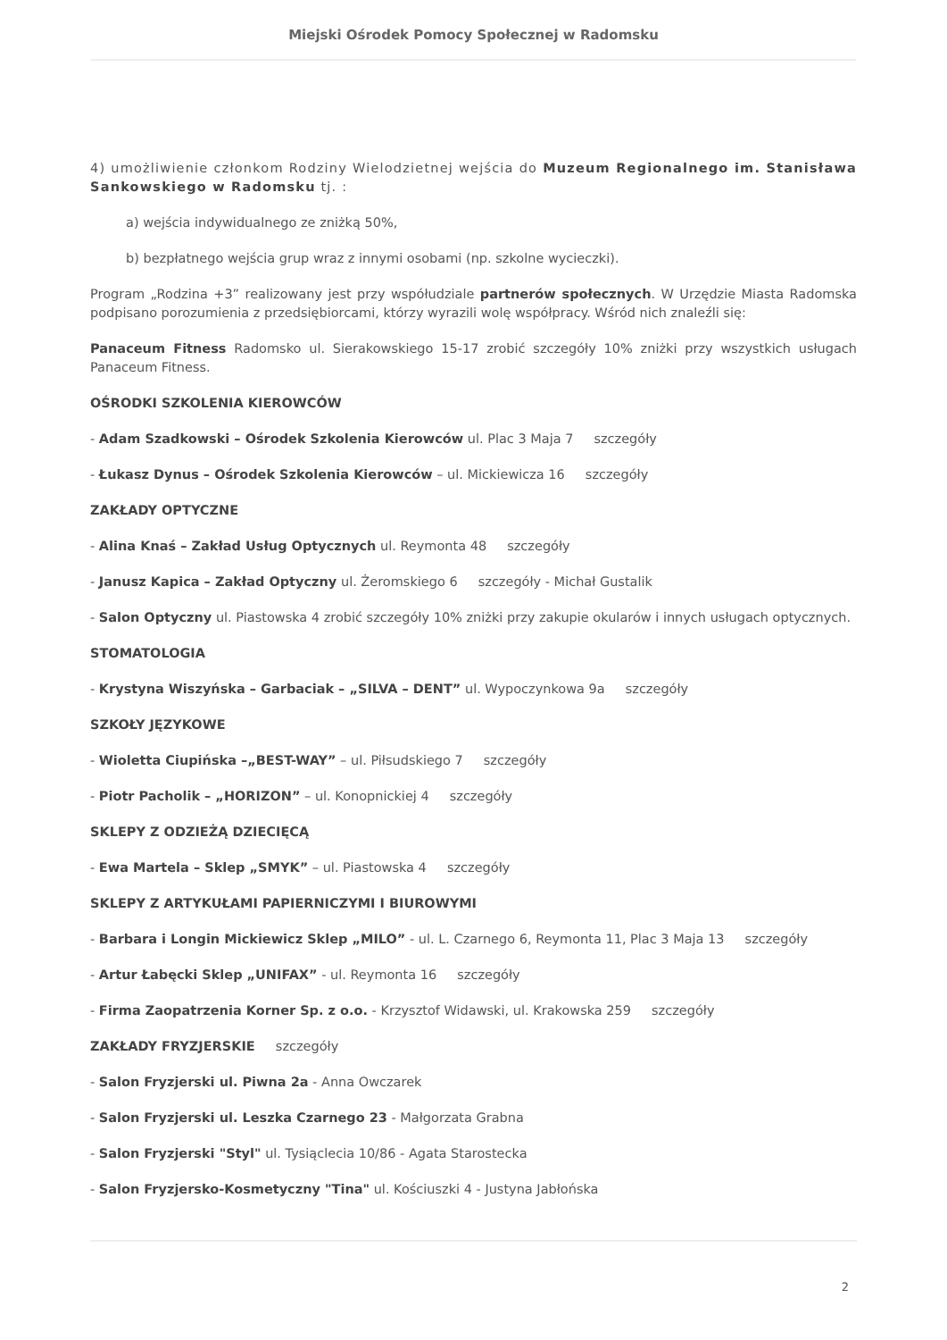Miejski Ośrodek Pomocy Społecznej w Radomsku
4) umożliwienie członkom Rodziny Wielodzietnej wejścia do Muzeum Regionalnego im. Stanisława Sankowskiego w Radomsku tj. :
a) wejścia indywidualnego ze zniżką 50%,
b) bezpłatnego wejścia grup wraz z innymi osobami (np. szkolne wycieczki).
Program „Rodzina +3” realizowany jest przy współudziale partnerów społecznych. W Urzędzie Miasta Radomska podpisano porozumienia z przedsiębiorcami, którzy wyrazili wolę współpracy. Wśród nich znaleźli się:
Panaceum Fitness Radomsko ul. Sierakowskiego 15-17 zrobić szczegóły 10% zniżki przy wszystkich usługach Panaceum Fitness.
OŚRODKI SZKOLENIA KIEROWCÓW
- Adam Szadkowski – Ośrodek Szkolenia Kierowców ul. Plac 3 Maja 7 szczegóły
- Łukasz Dynus – Ośrodek Szkolenia Kierowców – ul. Mickiewicza 16 szczegóły
ZAKŁADY OPTYCZNE
- Alina Knaś – Zakład Usług Optycznych ul. Reymonta 48 szczegóły
- Janusz Kapica – Zakład Optyczny ul. Żeromskiego 6 szczegóły - Michał Gustalik
- Salon Optyczny ul. Piastowska 4 zrobić szczegóły 10% zniżki przy zakupie okularów i innych usługach optycznych.
STOMATOLOGIA
- Krystyna Wiszyńska – Garbaciak – „SILVA – DENT” ul. Wypoczynkowa 9a szczegóły
SZKOŁY JĘZYKOWE
- Wioletta Ciupińska –„BEST-WAY” – ul. Piłsudskiego 7 szczegóły
- Piotr Pacholik – „HORIZON” – ul. Konopnickiej 4 szczegóły
SKLEPY Z ODZIEŻĄ DZIECIĘCĄ
- Ewa Martela – Sklep „SMYK” – ul. Piastowska 4 szczegóły
SKLEPY Z ARTYKUŁAMI PAPIERNICZYMI I BIUROWYMI
- Barbara i Longin Mickiewicz Sklep „MILO” - ul. L. Czarnego 6, Reymonta 11, Plac 3 Maja 13 szczegóły
- Artur Łabęcki Sklep „UNIFAX” - ul. Reymonta 16 szczegóły
- Firma Zaopatrzenia Korner Sp. z o.o. - Krzysztof Widawski, ul. Krakowska 259 szczegóły
ZAKŁADY FRYZJERSKIE szczegóły
- Salon Fryzjerski ul. Piwna 2a - Anna Owczarek
- Salon Fryzjerski ul. Leszka Czarnego 23 - Małgorzata Grabna
- Salon Fryzjerski "Styl" ul. Tysiąclecia 10/86 - Agata Starostecka
- Salon Fryzjersko-Kosmetyczny "Tina" ul. Kościuszki 4 - Justyna Jabłońska
2